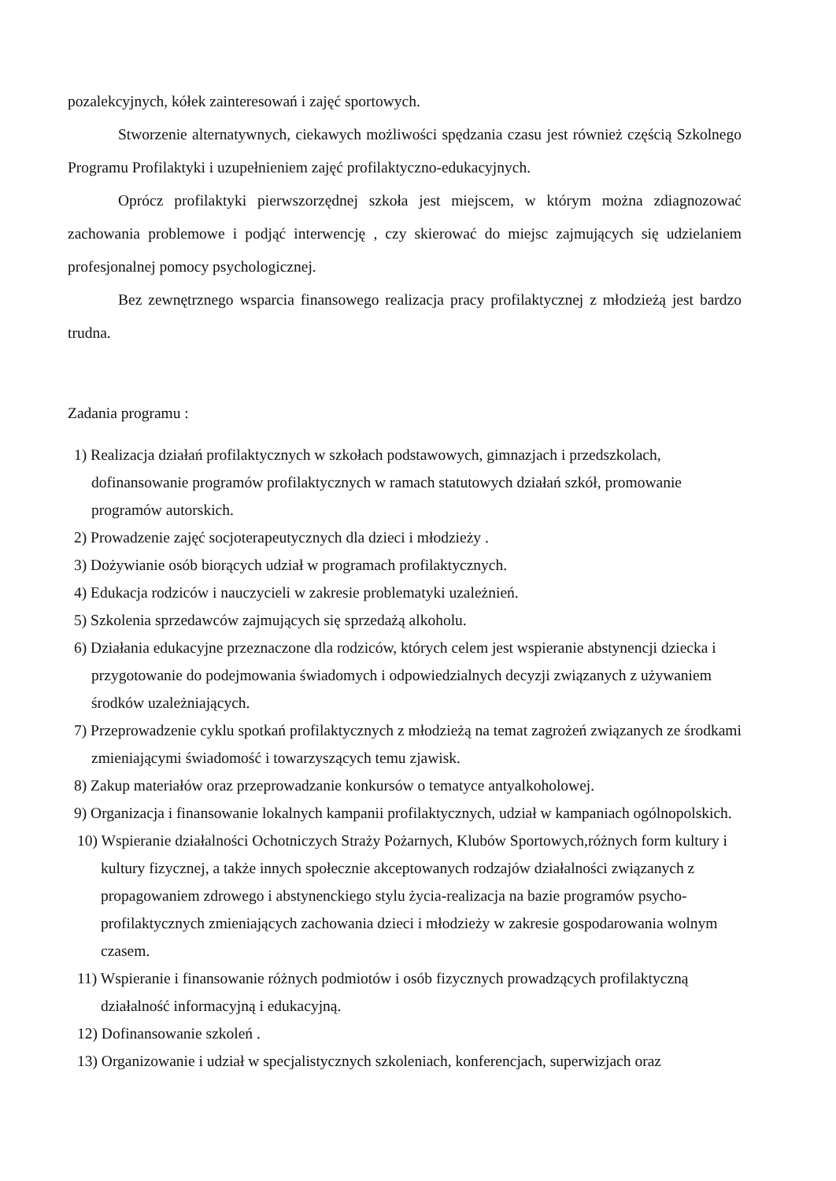pozalekcyjnych, kółek zainteresowań i zajęć sportowych.
Stworzenie alternatywnych, ciekawych możliwości spędzania czasu jest również częścią Szkolnego Programu Profilaktyki i uzupełnieniem zajęć profilaktyczno-edukacyjnych.
Oprócz profilaktyki pierwszorzędnej szkoła jest miejscem, w którym można zdiagnozować zachowania problemowe i podjąć interwencję , czy skierować do miejsc zajmujących się udzielaniem profesjonalnej pomocy psychologicznej.
Bez zewnętrznego wsparcia finansowego realizacja pracy profilaktycznej z młodzieżą jest bardzo trudna.
Zadania programu :
1) Realizacja działań profilaktycznych w szkołach podstawowych, gimnazjach i przedszkolach, dofinansowanie programów profilaktycznych w ramach statutowych działań szkół, promowanie programów autorskich.
2) Prowadzenie zajęć socjoterapeutycznych dla dzieci i młodzieży .
3) Dożywianie osób biorących udział w programach profilaktycznych.
4) Edukacja rodziców i nauczycieli w zakresie problematyki uzależnień.
5) Szkolenia sprzedawców zajmujących się sprzedażą alkoholu.
6) Działania edukacyjne przeznaczone dla rodziców, których celem jest wspieranie abstynencji dziecka i przygotowanie do podejmowania świadomych i odpowiedzialnych decyzji związanych z używaniem środków uzależniających.
7) Przeprowadzenie cyklu spotkań profilaktycznych z młodzieżą na temat zagrożeń związanych ze środkami zmieniającymi świadomość i towarzyszących temu zjawisk.
8) Zakup materiałów oraz przeprowadzanie konkursów o tematyce antyalkoholowej.
9) Organizacja i finansowanie lokalnych kampanii profilaktycznych, udział w kampaniach ogólnopolskich.
10) Wspieranie działalności Ochotniczych Straży Pożarnych, Klubów Sportowych,różnych form kultury i kultury fizycznej, a także innych społecznie akceptowanych rodzajów działalności związanych z propagowaniem zdrowego i abstynenckiego stylu życia-realizacja na bazie programów psycho-profilaktycznych zmieniających zachowania dzieci i młodzieży w zakresie gospodarowania wolnym czasem.
11) Wspieranie i finansowanie różnych podmiotów i osób fizycznych prowadzących profilaktyczną działalność informacyjną i edukacyjną.
12) Dofinansowanie szkoleń .
13) Organizowanie i udział w specjalistycznych szkoleniach, konferencjach, superwizjach oraz